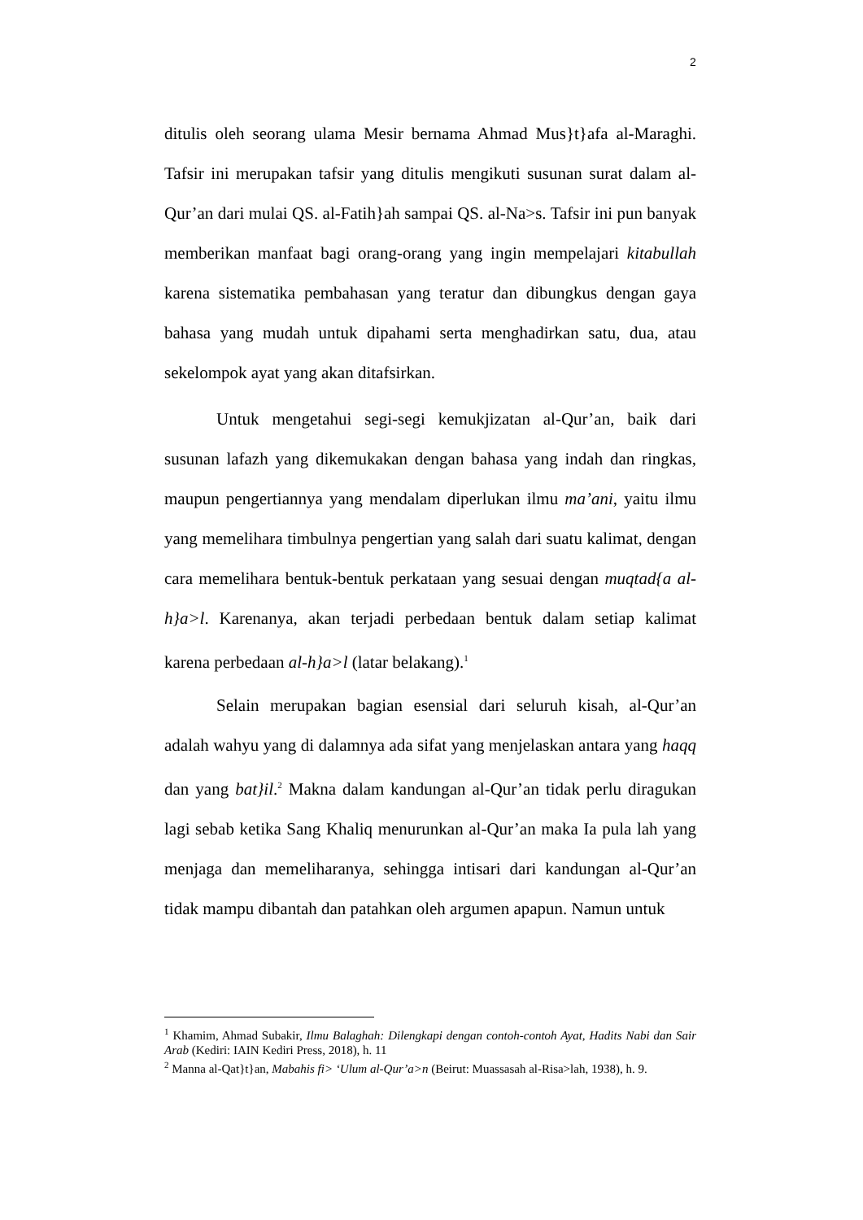2
ditulis oleh seorang ulama Mesir bernama Ahmad Mus}t}afa al-Maraghi. Tafsir ini merupakan tafsir yang ditulis mengikuti susunan surat dalam al-Qur’an dari mulai QS. al-Fatih}ah sampai QS. al-Na>s. Tafsir ini pun banyak memberikan manfaat bagi orang-orang yang ingin mempelajari kitabullah karena sistematika pembahasan yang teratur dan dibungkus dengan gaya bahasa yang mudah untuk dipahami serta menghadirkan satu, dua, atau sekelompok ayat yang akan ditafsirkan.
Untuk mengetahui segi-segi kemukjizatan al-Qur’an, baik dari susunan lafazh yang dikemukakan dengan bahasa yang indah dan ringkas, maupun pengertiannya yang mendalam diperlukan ilmu ma’ani, yaitu ilmu yang memelihara timbulnya pengertian yang salah dari suatu kalimat, dengan cara memelihara bentuk-bentuk perkataan yang sesuai dengan muqtad{a al-h}a>l. Karenanya, akan terjadi perbedaan bentuk dalam setiap kalimat karena perbedaan al-h}a>l (latar belakang).<sup>1</sup>
Selain merupakan bagian esensial dari seluruh kisah, al-Qur’an adalah wahyu yang di dalamnya ada sifat yang menjelaskan antara yang haqq dan yang bat}il.<sup>2</sup> Makna dalam kandungan al-Qur’an tidak perlu diragukan lagi sebab ketika Sang Khaliq menurunkan al-Qur’an maka Ia pula lah yang menjaga dan memeliharanya, sehingga intisari dari kandungan al-Qur’an tidak mampu dibantah dan patahkan oleh argumen apapun. Namun untuk
<sup>1</sup> Khamim, Ahmad Subakir, Ilmu Balaghah: Dilengkapi dengan contoh-contoh Ayat, Hadits Nabi dan Sair Arab (Kediri: IAIN Kediri Press, 2018), h. 11
<sup>2</sup> Manna al-Qat}t}an, Mabahis fi> ‘Ulum al-Qur’a>n (Beirut: Muassasah al-Risa>lah, 1938), h. 9.